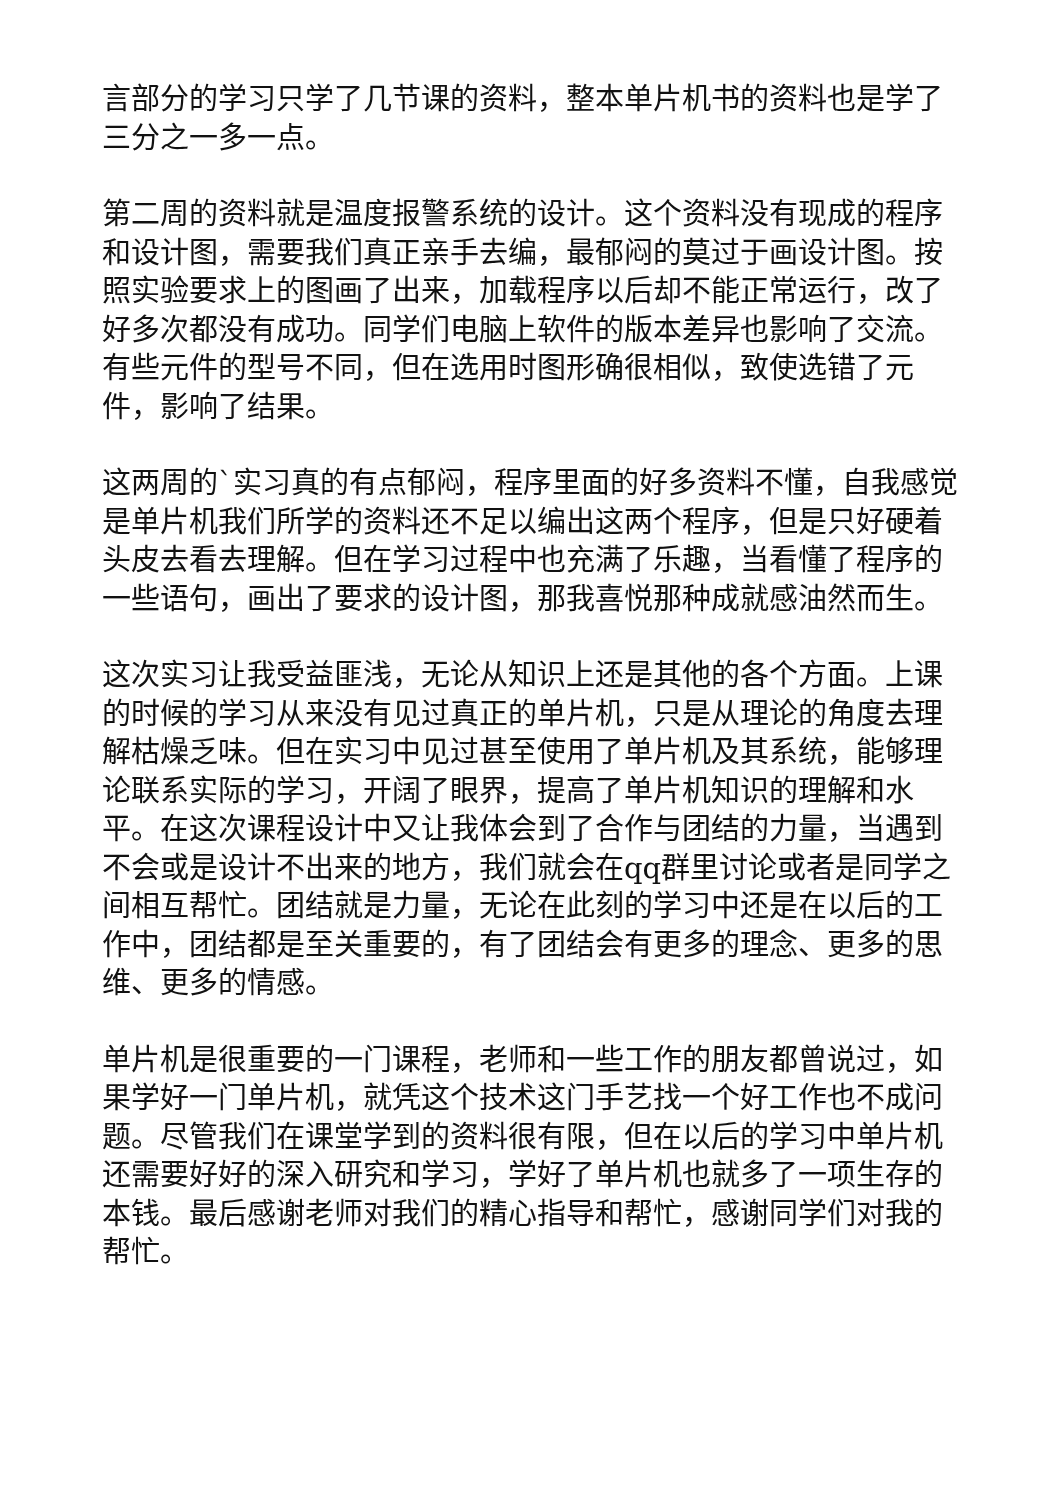言部分的学习只学了几节课的资料，整本单片机书的资料也是学了三分之一多一点。
第二周的资料就是温度报警系统的设计。这个资料没有现成的程序和设计图，需要我们真正亲手去编，最郁闷的莫过于画设计图。按照实验要求上的图画了出来，加载程序以后却不能正常运行，改了好多次都没有成功。同学们电脑上软件的版本差异也影响了交流。有些元件的型号不同，但在选用时图形确很相似，致使选错了元件，影响了结果。
这两周的`实习真的有点郁闷，程序里面的好多资料不懂，自我感觉是单片机我们所学的资料还不足以编出这两个程序，但是只好硬着头皮去看去理解。但在学习过程中也充满了乐趣，当看懂了程序的一些语句，画出了要求的设计图，那我喜悦那种成就感油然而生。
这次实习让我受益匪浅，无论从知识上还是其他的各个方面。上课的时候的学习从来没有见过真正的单片机，只是从理论的角度去理解枯燥乏味。但在实习中见过甚至使用了单片机及其系统，能够理论联系实际的学习，开阔了眼界，提高了单片机知识的理解和水平。在这次课程设计中又让我体会到了合作与团结的力量，当遇到不会或是设计不出来的地方，我们就会在qq群里讨论或者是同学之间相互帮忙。团结就是力量，无论在此刻的学习中还是在以后的工作中，团结都是至关重要的，有了团结会有更多的理念、更多的思维、更多的情感。
单片机是很重要的一门课程，老师和一些工作的朋友都曾说过，如果学好一门单片机，就凭这个技术这门手艺找一个好工作也不成问题。尽管我们在课堂学到的资料很有限，但在以后的学习中单片机还需要好好的深入研究和学习，学好了单片机也就多了一项生存的本钱。最后感谢老师对我们的精心指导和帮忙，感谢同学们对我的帮忙。